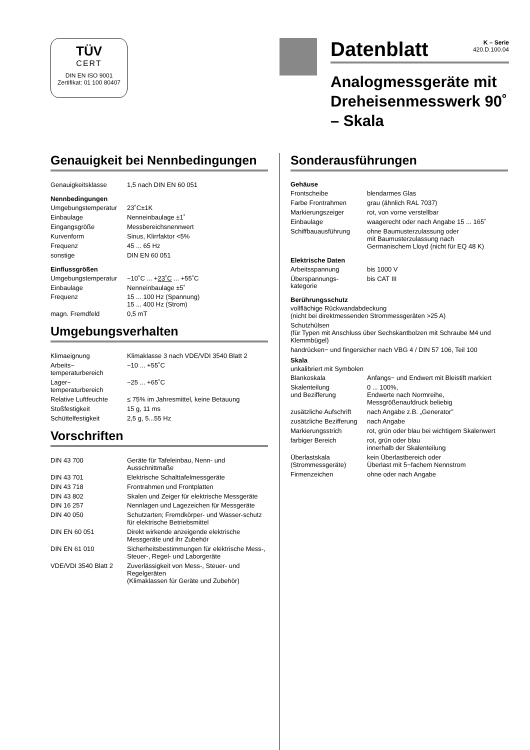TÜV
CERT
DIN EN ISO 9001
Zertifikat: 01 100 80407
Datenblatt
K – Serie
420.D.100.04
Analogmessgeräte mit Dreheisenmesswerk 90˚ – Skala
Genauigkeit bei Nennbedingungen
| Genauigkeitsklasse | 1,5 nach DIN EN 60 051 |
Nennbedingungen
| Umgebungstemperatur | 23˚C±1K |
| Einbaulage | Nenneinbaulage ±1˚ |
| Eingangsgröße | Messbereichsnennwert |
| Kurvenform | Sinus, Klirrfaktor <5% |
| Frequenz | 45 ... 65 Hz |
| sonstige | DIN EN 60 051 |
Einflussgrößen
| Umgebungstemperatur | −10˚C ... + 23˚C ... +55˚C |
| Einbaulage | Nenneinbaulage ±5˚ |
| Frequenz | 15 ... 100 Hz (Spannung) 15 ... 400 Hz (Strom) |
| magn. Fremdfeld | 0,5 mT |
Umgebungsverhalten
| Klimaeignung | Klimaklasse 3 nach VDE/VDI 3540 Blatt 2 |
| Arbeits− temperaturbereich | −10 ... +55˚C |
| Lager− temperaturbereich | −25 ... +65˚C |
| Relative Luftfeuchte | ≤ 75% im Jahresmittel, keine Betauung |
| Stoßfestigkeit | 15 g, 11 ms |
| Schüttelfestigkeit | 2,5 g, 5...55 Hz |
Vorschriften
| DIN 43 700 | Geräte für Tafeleinbau, Nenn- und Ausschnittmaße |
| DIN 43 701 | Elektrische Schalttafelmessgeräte |
| DIN 43 718 | Frontrahmen und Frontplatten |
| DIN 43 802 | Skalen und Zeiger für elektrische Messgeräte |
| DIN 16 257 | Nennlagen und Lagezeichen für Messgeräte |
| DIN 40 050 | Schutzarten; Fremdkörper- und Wasser-schutz für elektrische Betriebsmittel |
| DIN EN 60 051 | Direkt wirkende anzeigende elektrische Messgeräte und ihr Zubehör |
| DIN EN 61 010 | Sicherheitsbestimmungen für elektrische Mess-, Steuer-, Regel- und Laborgeräte |
| VDE/VDI 3540 Blatt 2 | Zuverlässigkeit von Mess-, Steuer- und Regelgeräten (Klimaklassen für Geräte und Zubehör) |
Sonderausführungen
Gehäuse
| Frontscheibe | blendarmes Glas |
| Farbe Frontrahmen | grau (ähnlich RAL 7037) |
| Markierungszeiger | rot, von vorne verstellbar |
| Einbaulage | waagerecht oder nach Angabe 15 ... 165˚ |
| Schiffbauausführung | ohne Baumusterzulassung oder mit Baumusterzulassung nach Germanischem Lloyd (nicht für EQ 48 K) |
Elektrische Daten
| Arbeitsspannung | bis 1000 V |
| Überspannungs- kategorie | bis CAT III |
Berührungsschutz
vollflächige Rückwandabdeckung
(nicht bei direktmessenden Strommessgeräten >25 A)
Schutzhülsen
(für Typen mit Anschluss über Sechskantbolzen mit Schraube M4 und Klemmbügel)
handrücken− und fingersicher nach VBG 4 / DIN 57 106, Teil 100
Skala
unkalibriert mit Symbolen
| Blankoskala | Anfangs− und Endwert mit Bleistift markiert |
| Skalenteilung und Bezifferung | 0 ... 100%, Endwerte nach Normreihe, Messgrößenaufdruck beliebig |
| zusätzliche Aufschrift | nach Angabe z.B. „Generator” |
| zusätzliche Bezifferung | nach Angabe |
| Markierungsstrich | rot, grün oder blau bei wichtigem Skalenwert |
| farbiger Bereich | rot, grün oder blau innerhalb der Skalenteilung |
| Überlastskala (Strommessgeräte) | kein Überlastbereich oder Überlast mit 5−fachem Nennstrom |
| Firmenzeichen | ohne oder nach Angabe |